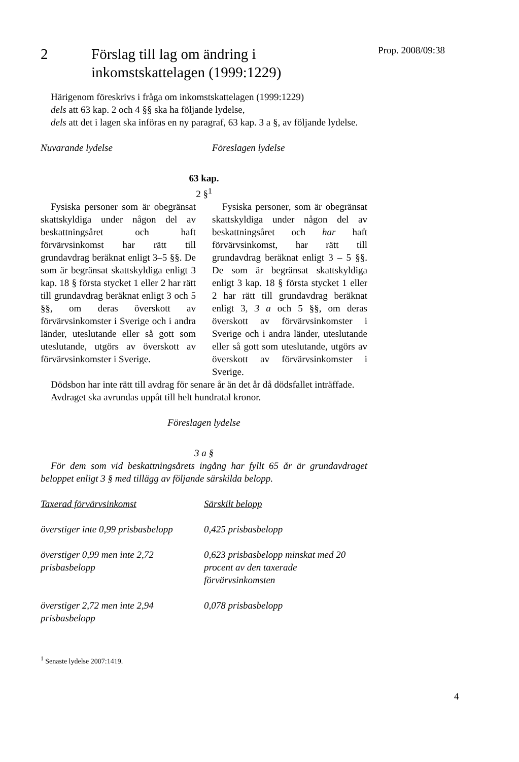2 Förslag till lag om ändring i
inkomstskattelagen (1999:1229)
Härigenom föreskrivs i fråga om inkomstskattelagen (1999:1229)
dels att 63 kap. 2 och 4 §§ ska ha följande lydelse,
dels att det i lagen ska införas en ny paragraf, 63 kap. 3 a §, av följande lydelse.
Nuvarande lydelse Föreslagen lydelse
63 kap.
2 §<sup>1</sup>
Fysiska personer som är obegränsat skattskyldiga under någon del av beskattningsåret och haft förvärvsinkomst har rätt till grundavdrag beräknat enligt 3–5 §§. De som är begränsat skattskyldiga enligt 3 kap. 18 § första stycket 1 eller 2 har rätt till grundavdrag beräknat enligt 3 och 5 §§, om deras överskott av förvärvsinkomster i Sverige och i andra länder, uteslutande eller så gott som uteslutande, utgörs av överskott av förvärvsinkomster i Sverige.
Fysiska personer, som är obegränsat skattskyldiga under någon del av beskattningsåret och har haft förvärvsinkomst, har rätt till grundavdrag beräknat enligt 3 – 5 §§. De som är begränsat skattskyldiga enligt 3 kap. 18 § första stycket 1 eller 2 har rätt till grundavdrag beräknat enligt 3, 3 a och 5 §§, om deras överskott av förvärvsinkomster i Sverige och i andra länder, uteslutande eller så gott som uteslutande, utgörs av överskott av förvärvsinkomster i Sverige.
Dödsbon har inte rätt till avdrag för senare år än det år då dödsfallet inträffade.
Avdraget ska avrundas uppåt till helt hundratal kronor.
Föreslagen lydelse
3 a §
För dem som vid beskattningsårets ingång har fyllt 65 år är grundavdraget beloppet enligt 3 § med tillägg av följande särskilda belopp.
| Taxerad förvärvsinkomst | Särskilt belopp |
| överstiger inte 0,99 prisbasbelopp | 0,425 prisbasbelopp |
| överstiger 0,99 men inte 2,72 prisbasbelopp | 0,623 prisbasbelopp minskat med 20 procent av den taxerade förvärvsinkomsten |
| överstiger 2,72 men inte 2,94 prisbasbelopp | 0,078 prisbasbelopp |
<sup>1</sup> Senaste lydelse 2007:1419.
Prop. 2008/09:38
4